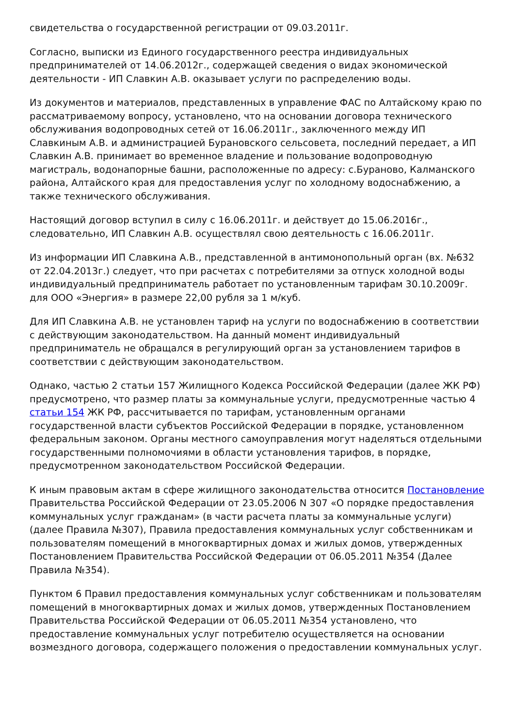свидетельства о государственной регистрации от 09.03.2011г.
Согласно, выписки из Единого государственного реестра индивидуальных предпринимателей от 14.06.2012г., содержащей сведения о видах экономической деятельности - ИП Славкин А.В. оказывает услуги по распределению воды.
Из документов и материалов, представленных в управление ФАС по Алтайскому краю по рассматриваемому вопросу, установлено, что на основании договора технического обслуживания водопроводных сетей от 16.06.2011г., заключенного между ИП Славкиным А.В. и администрацией Бурановского сельсовета, последний передает, а ИП Славкин А.В. принимает во временное владение и пользование водопроводную магистраль, водонапорные башни, расположенные по адресу: с.Бураново, Калманского района, Алтайского края для предоставления услуг по холодному водоснабжению, а также технического обслуживания.
Настоящий договор вступил в силу с 16.06.2011г. и действует до 15.06.2016г., следовательно, ИП Славкин А.В. осуществлял свою деятельность с 16.06.2011г.
Из информации ИП Славкина А.В., представленной в антимонопольный орган (вх. №632 от 22.04.2013г.) следует, что при расчетах с потребителями за отпуск холодной воды индивидуальный предприниматель работает по установленным тарифам 30.10.2009г. для ООО «Энергия» в размере 22,00 рубля за 1 м/куб.
Для ИП Славкина А.В. не установлен тариф на услуги по водоснабжению в соответствии с действующим законодательством. На данный момент индивидуальный предприниматель не обращался в регулирующий орган за установлением тарифов в соответствии с действующим законодательством.
Однако, частью 2 статьи 157 Жилищного Кодекса Российской Федерации (далее ЖК РФ) предусмотрено, что размер платы за коммунальные услуги, предусмотренные частью 4 статьи 154 ЖК РФ, рассчитывается по тарифам, установленным органами государственной власти субъектов Российской Федерации в порядке, установленном федеральным законом. Органы местного самоуправления могут наделяться отдельными государственными полномочиями в области установления тарифов, в порядке, предусмотренном законодательством Российской Федерации.
К иным правовым актам в сфере жилищного законодательства относится Постановление Правительства Российской Федерации от 23.05.2006 N 307 «О порядке предоставления коммунальных услуг гражданам» (в части расчета платы за коммунальные услуги) (далее Правила №307), Правила предоставления коммунальных услуг собственникам и пользователям помещений в многоквартирных домах и жилых домов, утвержденных Постановлением Правительства Российской Федерации от 06.05.2011 №354 (Далее Правила №354).
Пунктом 6 Правил предоставления коммунальных услуг собственникам и пользователям помещений в многоквартирных домах и жилых домов, утвержденных Постановлением Правительства Российской Федерации от 06.05.2011 №354 установлено, что предоставление коммунальных услуг потребителю осуществляется на основании возмездного договора, содержащего положения о предоставлении коммунальных услуг.